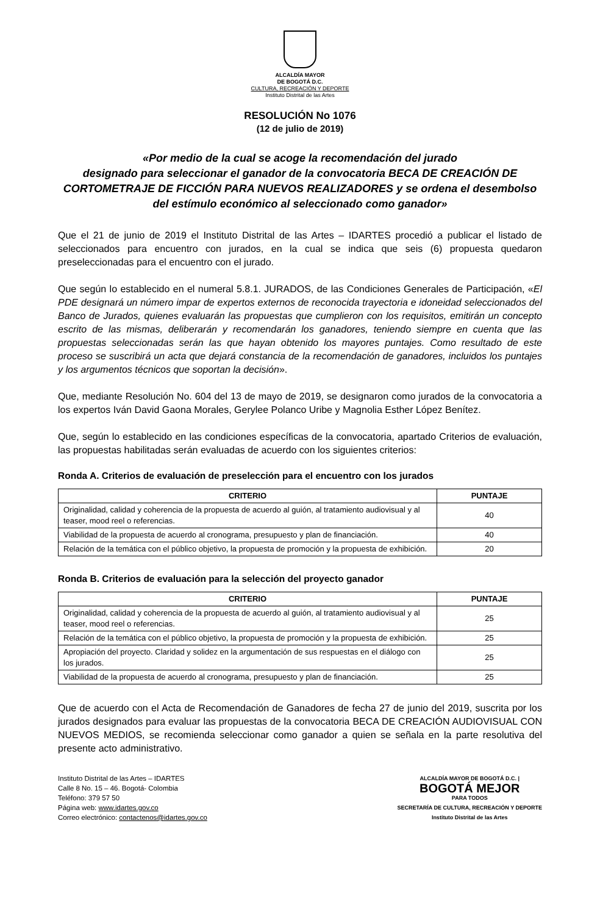ALCALDÍA MAYOR
DE BOGOTÁ D.C.
CULTURA, RECREACIÓN Y DEPORTE
Instituto Distrital de las Artes
RESOLUCIÓN No 1076
(12 de julio de 2019)
«Por medio de la cual se acoge la recomendación del jurado
designado para seleccionar el ganador de la convocatoria BECA DE CREACIÓN DE CORTOMETRAJE DE FICCIÓN PARA NUEVOS REALIZADORES y se ordena el desembolso del estímulo económico al seleccionado como ganador»
Que el 21 de junio de 2019 el Instituto Distrital de las Artes – IDARTES procedió a publicar el listado de seleccionados para encuentro con jurados, en la cual se indica que seis (6) propuesta quedaron preseleccionadas para el encuentro con el jurado.
Que según lo establecido en el numeral 5.8.1. JURADOS, de las Condiciones Generales de Participación, «El PDE designará un número impar de expertos externos de reconocida trayectoria e idoneidad seleccionados del Banco de Jurados, quienes evaluarán las propuestas que cumplieron con los requisitos, emitirán un concepto escrito de las mismas, deliberarán y recomendarán los ganadores, teniendo siempre en cuenta que las propuestas seleccionadas serán las que hayan obtenido los mayores puntajes. Como resultado de este proceso se suscribirá un acta que dejará constancia de la recomendación de ganadores, incluidos los puntajes y los argumentos técnicos que soportan la decisión».
Que, mediante Resolución No. 604 del 13 de mayo de 2019, se designaron como jurados de la convocatoria a los expertos Iván David Gaona Morales, Gerylee Polanco Uribe y Magnolia Esther López Benítez.
Que, según lo establecido en las condiciones específicas de la convocatoria, apartado Criterios de evaluación, las propuestas habilitadas serán evaluadas de acuerdo con los siguientes criterios:
Ronda A. Criterios de evaluación de preselección para el encuentro con los jurados
| CRITERIO | PUNTAJE |
| --- | --- |
| Originalidad, calidad y coherencia de la propuesta de acuerdo al guión, al tratamiento audiovisual y al teaser, mood reel o referencias. | 40 |
| Viabilidad de la propuesta de acuerdo al cronograma, presupuesto y plan de financiación. | 40 |
| Relación de la temática con el público objetivo, la propuesta de promoción y la propuesta de exhibición. | 20 |
Ronda B. Criterios de evaluación para la selección del proyecto ganador
| CRITERIO | PUNTAJE |
| --- | --- |
| Originalidad, calidad y coherencia de la propuesta de acuerdo al guión, al tratamiento audiovisual y al teaser, mood reel o referencias. | 25 |
| Relación de la temática con el público objetivo, la propuesta de promoción y la propuesta de exhibición. | 25 |
| Apropiación del proyecto. Claridad y solidez en la argumentación de sus respuestas en el diálogo con los jurados. | 25 |
| Viabilidad de la propuesta de acuerdo al cronograma, presupuesto y plan de financiación. | 25 |
Que de acuerdo con el Acta de Recomendación de Ganadores de fecha 27 de junio del 2019, suscrita por los jurados designados para evaluar las propuestas de la convocatoria BECA DE CREACIÓN AUDIOVISUAL CON NUEVOS MEDIOS, se recomienda seleccionar como ganador a quien se señala en la parte resolutiva del presente acto administrativo.
Instituto Distrital de las Artes – IDARTES
Calle 8 No. 15 – 46. Bogotá- Colombia
Teléfono: 379 57 50
Página web: www.idartes.gov.co
Correo electrónico: contactenos@idartes.gov.co
ALCALDÍA MAYOR DE BOGOTÁ D.C. |
BOGOTÁ MEJOR
PARA TODOS
SECRETARÍA DE CULTURA, RECREACIÓN Y DEPORTE
Instituto Distrital de las Artes